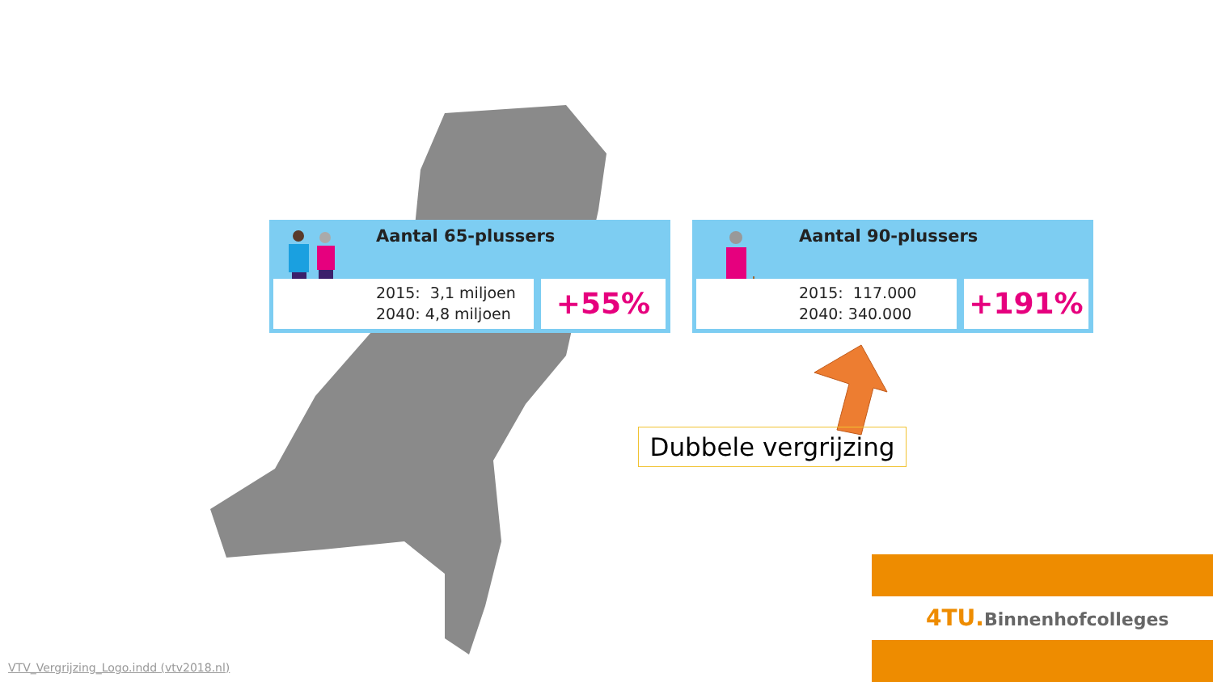Aantal 65-plussers
2015: 3,1 miljoen
2040: 4,8 miljoen
+55%
Aantal 90-plussers
2015: 117.000
2040: 340.000
+191%
Dubbele vergrijzing
4TU.Binnenhofcolleges
VTV_Vergrijzing_Logo.indd (vtv2018.nl)